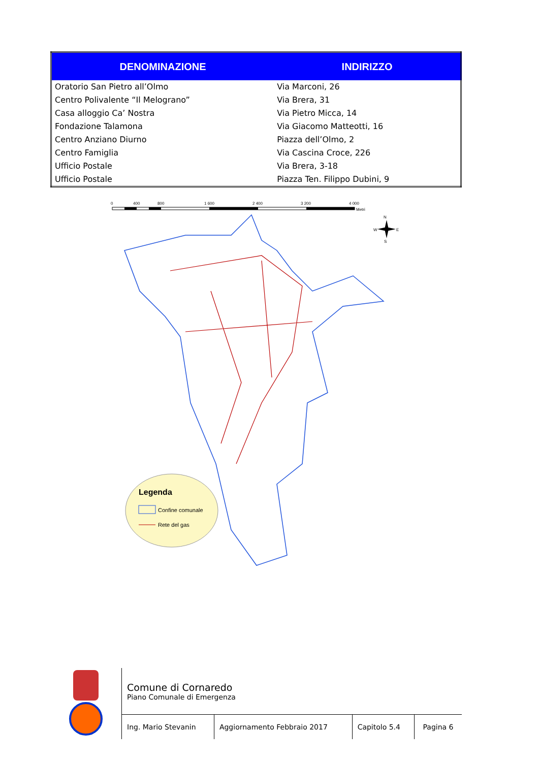| DENOMINAZIONE | INDIRIZZO |
| --- | --- |
| Oratorio San Pietro all’Olmo | Via Marconi, 26 |
| Centro Polivalente “Il Melograno” | Via Brera, 31 |
| Casa alloggio Ca’ Nostra | Via Pietro Micca, 14 |
| Fondazione Talamona | Via Giacomo Matteotti, 16 |
| Centro Anziano Diurno | Piazza dell’Olmo, 2 |
| Centro Famiglia | Via Cascina Croce, 226 |
| Ufficio Postale | Via Brera, 3-18 |
| Ufficio Postale | Piazza Ten. Filippo Dubini, 9 |
0
400
800
1 600
2 400
3 200
4 000
Metri
N
W
E
S
Legenda
Confine comunale
Rete del gas
| | Comune di Cornaredo Piano Comunale di Emergenza | | | |
| | Ing. Mario Stevanin | Aggiornamento Febbraio 2017 | Capitolo 5.4 | Pagina 6 |